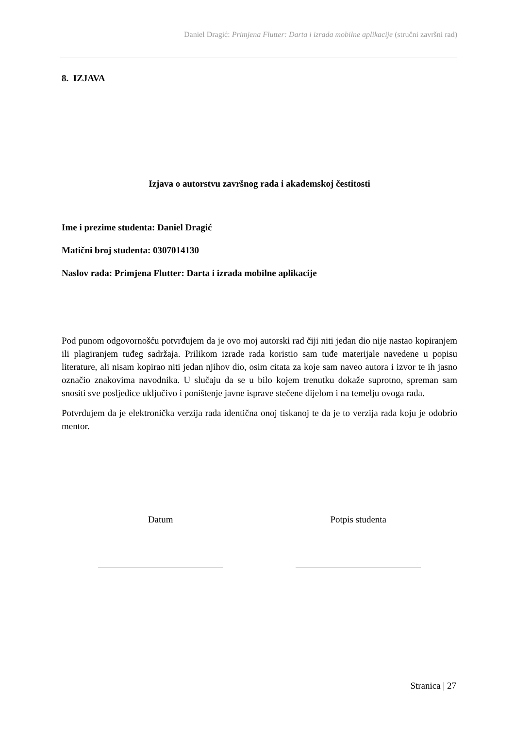Daniel Dragić: Primjena Flutter: Darta i izrada mobilne aplikacije (stručni završni rad)
8. IZJAVA
Izjava o autorstvu završnog rada i akademskoj čestitosti
Ime i prezime studenta: Daniel Dragić
Matični broj studenta: 0307014130
Naslov rada: Primjena Flutter: Darta i izrada mobilne aplikacije
Pod punom odgovornošću potvrđujem da je ovo moj autorski rad čiji niti jedan dio nije nastao kopiranjem ili plagiranjem tuđeg sadržaja. Prilikom izrade rada koristio sam tuđe materijale navedene u popisu literature, ali nisam kopirao niti jedan njihov dio, osim citata za koje sam naveo autora i izvor te ih jasno označio znakovima navodnika. U slučaju da se u bilo kojem trenutku dokaže suprotno, spreman sam snositi sve posljedice uključivo i poništenje javne isprave stečene dijelom i na temelju ovoga rada.
Potvrđujem da je elektronička verzija rada identična onoj tiskanoj te da je to verzija rada koju je odobrio mentor.
Datum Potpis studenta
Stranica | 27